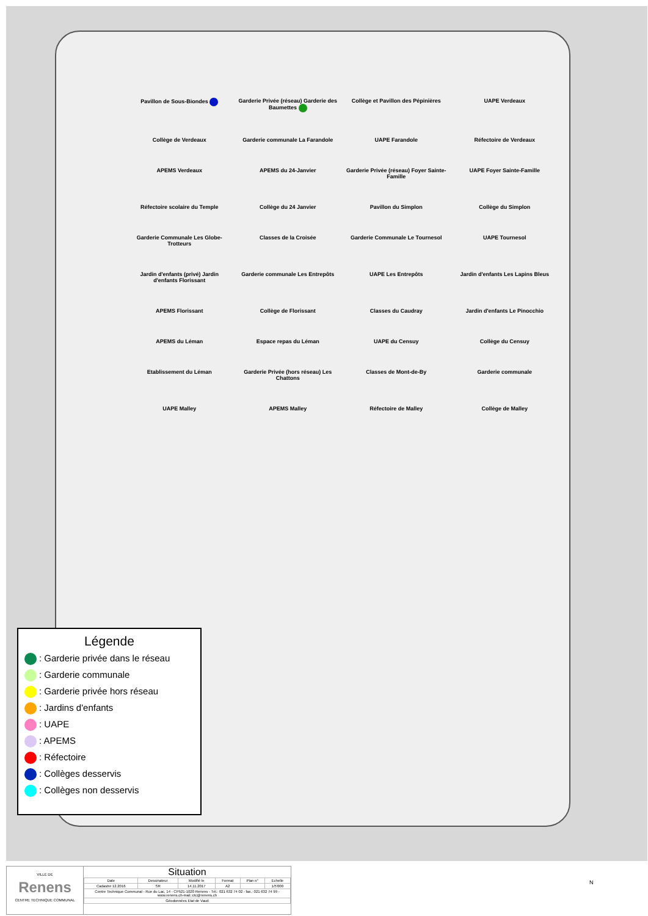Pavillon de Sous-Biondes
Garderie Privée (réseau) Garderie des Baumettes
Collège et Pavillon des Pépinières
UAPE Verdeaux
Collège de Verdeaux
Garderie communale La Farandole
UAPE Farandole
Réfectoire de Verdeaux
APEMS Verdeaux
APEMS du 24-Janvier
Garderie Privée (réseau) Foyer Sainte-Famille
UAPE Foyer Sainte-Famille
Réfectoire scolaire du Temple
Collège du 24 Janvier
Pavillon du Simplon
Collège du Simplon
Garderie Communale Les Globe-Trotteurs
Classes de la Croisée
Garderie Communale Le Tournesol
UAPE Tournesol
Jardin d'enfants (privé) Jardin d'enfants Florissant
Garderie communale Les Entrepôts
UAPE Les Entrepôts
Jardin d'enfants Les Lapins Bleus
APEMS Florissant
Collège de Florissant
Classes du Caudray
Jardin d'enfants Le Pinocchio
APEMS du Léman
Espace repas du Léman
UAPE du Censuy
Collège du Censuy
Etablissement du Léman
Garderie Privée (hors réseau) Les Chattons
Classes de Mont-de-By
Garderie communale
UAPE Malley
APEMS Malley
Réfectoire de Malley
Collège de Malley
Légende
: Garderie privée dans le réseau
: Garderie communale
: Garderie privée hors réseau
: Jardins d'enfants
: UAPE
: APEMS
: Réfectoire
: Collèges desservis
: Collèges non desservis
VILLE DE
Renens
CENTRE TECHNIQUE COMMUNAL
Situation
| Date | Dessinateur | Modifié le | Format | Plan n° | Echelle |
| --- | --- | --- | --- | --- | --- |
| Cadastre 12.2016 | SR | 14.11.2017 | A2 | | 1/5'000 |
| Centre Technique Communal - Rue du Lac, 14 - CP521-1020 Renens - Tél.: 021 632 74 02 - fax.: 021 632 74 99 - www.renens.ch-mail.:ctc@renens.ch | | | | | |
| Géodonnées Etat de Vaud | | | | | |
N